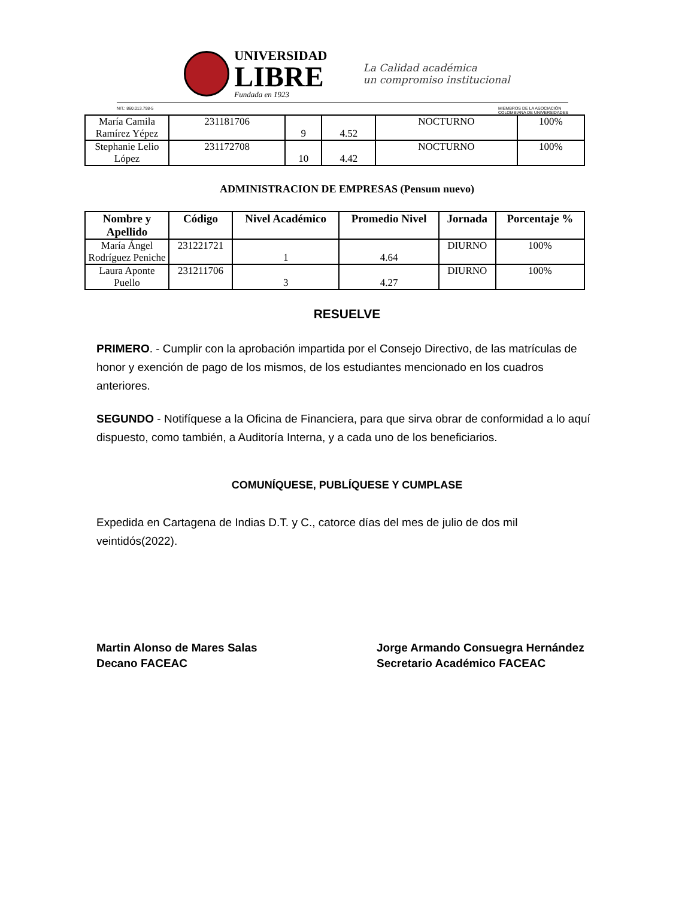UNIVERSIDAD
LIBRE
Fundada en 1923
La Calidad académica
un compromiso institucional
NIT.: 860.013.798-5 MIEMBROS DE LA ASOCIACIÓN
COLOMBIANA DE UNIVERSIDADES
| María Camila Ramírez Yépez | 231181706 | 9 | 4.52 | NOCTURNO | 100% |
| Stephanie Lelio López | 231172708 | 10 | 4.42 | NOCTURNO | 100% |
ADMINISTRACION DE EMPRESAS (Pensum nuevo)
| Nombre y Apellido | Código | Nivel Académico | Promedio Nivel | Jornada | Porcentaje % |
| --- | --- | --- | --- | --- | --- |
| María Ángel Rodríguez Peniche | 231221721 | 1 | 4.64 | DIURNO | 100% |
| Laura Aponte Puello | 231211706 | 3 | 4.27 | DIURNO | 100% |
RESUELVE
PRIMERO. - Cumplir con la aprobación impartida por el Consejo Directivo, de las matrículas de honor y exención de pago de los mismos, de los estudiantes mencionado en los cuadros anteriores.
SEGUNDO - Notifíquese a la Oficina de Financiera, para que sirva obrar de conformidad a lo aquí dispuesto, como también, a Auditoría Interna, y a cada uno de los beneficiarios.
COMUNÍQUESE, PUBLÍQUESE Y CUMPLASE
Expedida en Cartagena de Indias D.T. y C., catorce días del mes de julio de dos mil veintidós(2022).
Martin Alonso de Mares Salas
Decano FACEAC
Jorge Armando Consuegra Hernández
Secretario Académico FACEAC